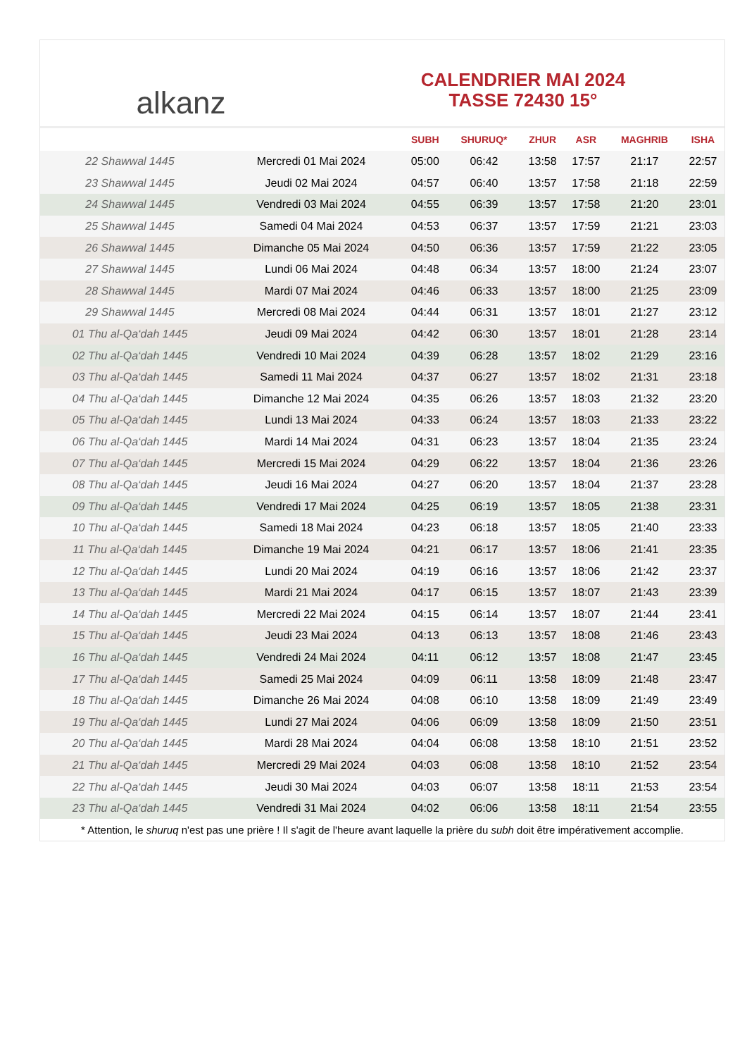alkanz
CALENDRIER MAI 2024
TASSE 72430 15°
| | | SUBH | SHURUQ* | ZHUR | ASR | MAGHRIB | ISHA |
| --- | --- | --- | --- | --- | --- | --- | --- |
| 22 Shawwal 1445 | Mercredi 01 Mai 2024 | 05:00 | 06:42 | 13:58 | 17:57 | 21:17 | 22:57 |
| 23 Shawwal 1445 | Jeudi 02 Mai 2024 | 04:57 | 06:40 | 13:57 | 17:58 | 21:18 | 22:59 |
| 24 Shawwal 1445 | Vendredi 03 Mai 2024 | 04:55 | 06:39 | 13:57 | 17:58 | 21:20 | 23:01 |
| 25 Shawwal 1445 | Samedi 04 Mai 2024 | 04:53 | 06:37 | 13:57 | 17:59 | 21:21 | 23:03 |
| 26 Shawwal 1445 | Dimanche 05 Mai 2024 | 04:50 | 06:36 | 13:57 | 17:59 | 21:22 | 23:05 |
| 27 Shawwal 1445 | Lundi 06 Mai 2024 | 04:48 | 06:34 | 13:57 | 18:00 | 21:24 | 23:07 |
| 28 Shawwal 1445 | Mardi 07 Mai 2024 | 04:46 | 06:33 | 13:57 | 18:00 | 21:25 | 23:09 |
| 29 Shawwal 1445 | Mercredi 08 Mai 2024 | 04:44 | 06:31 | 13:57 | 18:01 | 21:27 | 23:12 |
| 01 Thu al-Qa‘dah 1445 | Jeudi 09 Mai 2024 | 04:42 | 06:30 | 13:57 | 18:01 | 21:28 | 23:14 |
| 02 Thu al-Qa‘dah 1445 | Vendredi 10 Mai 2024 | 04:39 | 06:28 | 13:57 | 18:02 | 21:29 | 23:16 |
| 03 Thu al-Qa‘dah 1445 | Samedi 11 Mai 2024 | 04:37 | 06:27 | 13:57 | 18:02 | 21:31 | 23:18 |
| 04 Thu al-Qa‘dah 1445 | Dimanche 12 Mai 2024 | 04:35 | 06:26 | 13:57 | 18:03 | 21:32 | 23:20 |
| 05 Thu al-Qa‘dah 1445 | Lundi 13 Mai 2024 | 04:33 | 06:24 | 13:57 | 18:03 | 21:33 | 23:22 |
| 06 Thu al-Qa‘dah 1445 | Mardi 14 Mai 2024 | 04:31 | 06:23 | 13:57 | 18:04 | 21:35 | 23:24 |
| 07 Thu al-Qa‘dah 1445 | Mercredi 15 Mai 2024 | 04:29 | 06:22 | 13:57 | 18:04 | 21:36 | 23:26 |
| 08 Thu al-Qa‘dah 1445 | Jeudi 16 Mai 2024 | 04:27 | 06:20 | 13:57 | 18:04 | 21:37 | 23:28 |
| 09 Thu al-Qa‘dah 1445 | Vendredi 17 Mai 2024 | 04:25 | 06:19 | 13:57 | 18:05 | 21:38 | 23:31 |
| 10 Thu al-Qa‘dah 1445 | Samedi 18 Mai 2024 | 04:23 | 06:18 | 13:57 | 18:05 | 21:40 | 23:33 |
| 11 Thu al-Qa‘dah 1445 | Dimanche 19 Mai 2024 | 04:21 | 06:17 | 13:57 | 18:06 | 21:41 | 23:35 |
| 12 Thu al-Qa‘dah 1445 | Lundi 20 Mai 2024 | 04:19 | 06:16 | 13:57 | 18:06 | 21:42 | 23:37 |
| 13 Thu al-Qa‘dah 1445 | Mardi 21 Mai 2024 | 04:17 | 06:15 | 13:57 | 18:07 | 21:43 | 23:39 |
| 14 Thu al-Qa‘dah 1445 | Mercredi 22 Mai 2024 | 04:15 | 06:14 | 13:57 | 18:07 | 21:44 | 23:41 |
| 15 Thu al-Qa‘dah 1445 | Jeudi 23 Mai 2024 | 04:13 | 06:13 | 13:57 | 18:08 | 21:46 | 23:43 |
| 16 Thu al-Qa‘dah 1445 | Vendredi 24 Mai 2024 | 04:11 | 06:12 | 13:57 | 18:08 | 21:47 | 23:45 |
| 17 Thu al-Qa‘dah 1445 | Samedi 25 Mai 2024 | 04:09 | 06:11 | 13:58 | 18:09 | 21:48 | 23:47 |
| 18 Thu al-Qa‘dah 1445 | Dimanche 26 Mai 2024 | 04:08 | 06:10 | 13:58 | 18:09 | 21:49 | 23:49 |
| 19 Thu al-Qa‘dah 1445 | Lundi 27 Mai 2024 | 04:06 | 06:09 | 13:58 | 18:09 | 21:50 | 23:51 |
| 20 Thu al-Qa‘dah 1445 | Mardi 28 Mai 2024 | 04:04 | 06:08 | 13:58 | 18:10 | 21:51 | 23:52 |
| 21 Thu al-Qa‘dah 1445 | Mercredi 29 Mai 2024 | 04:03 | 06:08 | 13:58 | 18:10 | 21:52 | 23:54 |
| 22 Thu al-Qa‘dah 1445 | Jeudi 30 Mai 2024 | 04:03 | 06:07 | 13:58 | 18:11 | 21:53 | 23:54 |
| 23 Thu al-Qa‘dah 1445 | Vendredi 31 Mai 2024 | 04:02 | 06:06 | 13:58 | 18:11 | 21:54 | 23:55 |
* Attention, le shuruq n'est pas une prière ! Il s'agit de l'heure avant laquelle la prière du subh doit être impérativement accomplie.